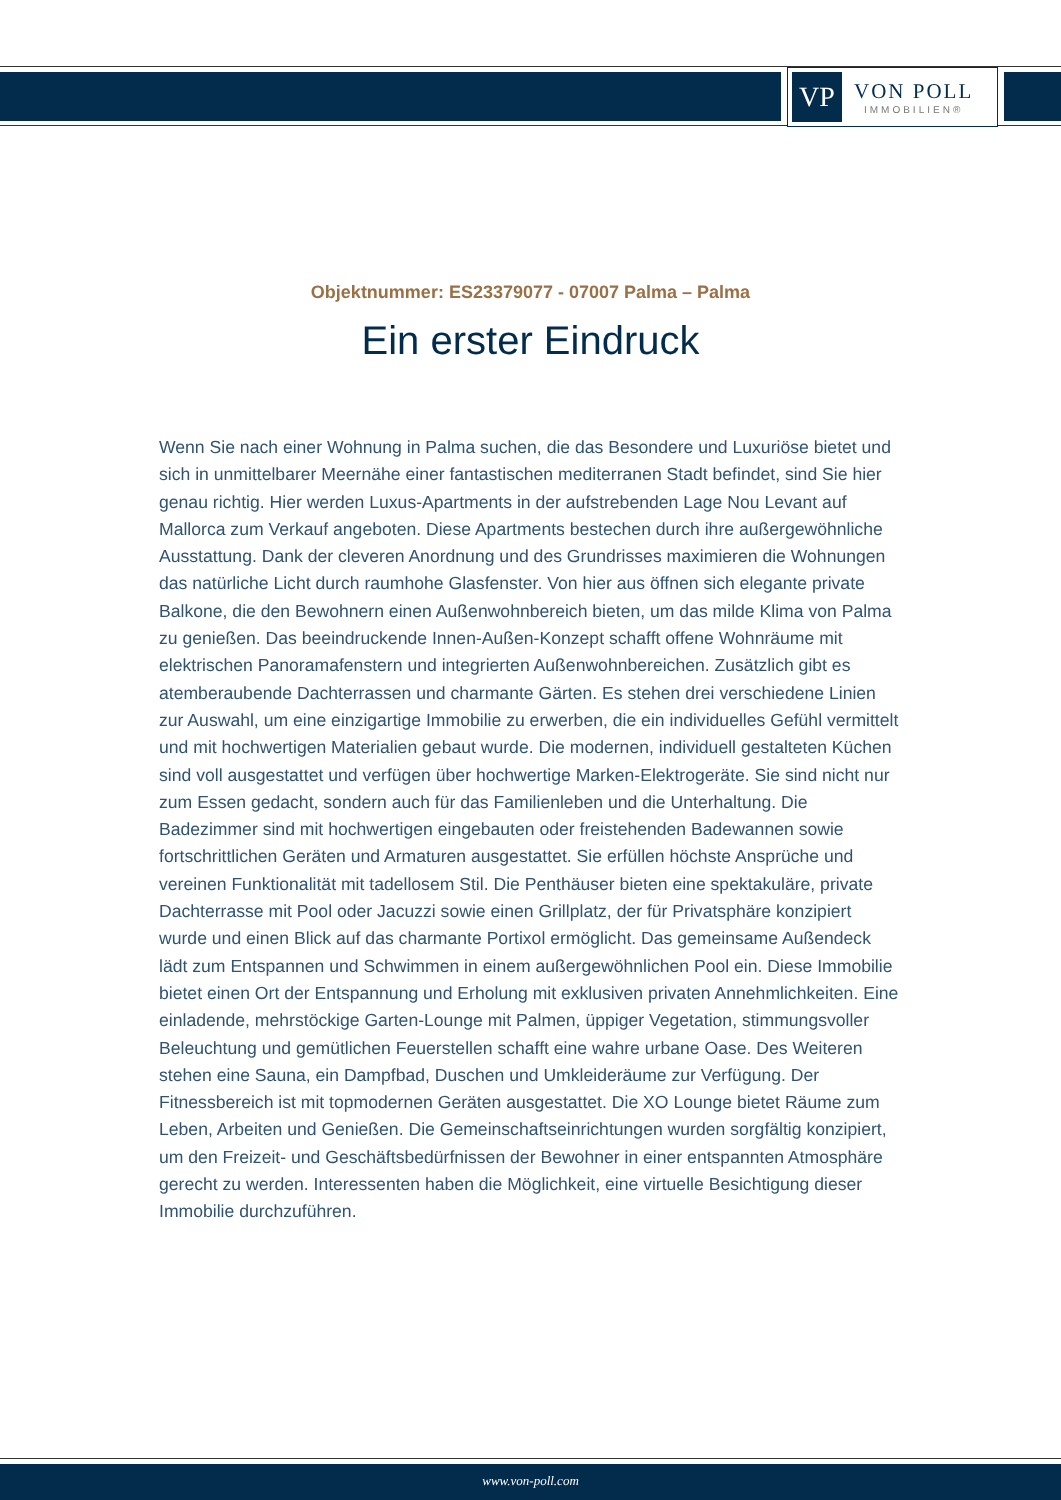VP
VON POLL
IMMOBILIEN®
Objektnummer: ES23379077 - 07007 Palma – Palma
Ein erster Eindruck
Wenn Sie nach einer Wohnung in Palma suchen, die das Besondere und Luxuriöse bietet und sich in unmittelbarer Meernähe einer fantastischen mediterranen Stadt befindet, sind Sie hier genau richtig. Hier werden Luxus-Apartments in der aufstrebenden Lage Nou Levant auf Mallorca zum Verkauf angeboten. Diese Apartments bestechen durch ihre außergewöhnliche Ausstattung. Dank der cleveren Anordnung und des Grundrisses maximieren die Wohnungen das natürliche Licht durch raumhohe Glasfenster. Von hier aus öffnen sich elegante private Balkone, die den Bewohnern einen Außenwohnbereich bieten, um das milde Klima von Palma zu genießen. Das beeindruckende Innen-Außen-Konzept schafft offene Wohnräume mit elektrischen Panoramafenstern und integrierten Außenwohnbereichen. Zusätzlich gibt es atemberaubende Dachterrassen und charmante Gärten. Es stehen drei verschiedene Linien zur Auswahl, um eine einzigartige Immobilie zu erwerben, die ein individuelles Gefühl vermittelt und mit hochwertigen Materialien gebaut wurde. Die modernen, individuell gestalteten Küchen sind voll ausgestattet und verfügen über hochwertige Marken-Elektrogeräte. Sie sind nicht nur zum Essen gedacht, sondern auch für das Familienleben und die Unterhaltung. Die Badezimmer sind mit hochwertigen eingebauten oder freistehenden Badewannen sowie fortschrittlichen Geräten und Armaturen ausgestattet. Sie erfüllen höchste Ansprüche und vereinen Funktionalität mit tadellosem Stil. Die Penthäuser bieten eine spektakuläre, private Dachterrasse mit Pool oder Jacuzzi sowie einen Grillplatz, der für Privatsphäre konzipiert wurde und einen Blick auf das charmante Portixol ermöglicht. Das gemeinsame Außendeck lädt zum Entspannen und Schwimmen in einem außergewöhnlichen Pool ein. Diese Immobilie bietet einen Ort der Entspannung und Erholung mit exklusiven privaten Annehmlichkeiten. Eine einladende, mehrstöckige Garten-Lounge mit Palmen, üppiger Vegetation, stimmungsvoller Beleuchtung und gemütlichen Feuerstellen schafft eine wahre urbane Oase. Des Weiteren stehen eine Sauna, ein Dampfbad, Duschen und Umkleideräume zur Verfügung. Der Fitnessbereich ist mit topmodernen Geräten ausgestattet. Die XO Lounge bietet Räume zum Leben, Arbeiten und Genießen. Die Gemeinschaftseinrichtungen wurden sorgfältig konzipiert, um den Freizeit- und Geschäftsbedürfnissen der Bewohner in einer entspannten Atmosphäre gerecht zu werden. Interessenten haben die Möglichkeit, eine virtuelle Besichtigung dieser Immobilie durchzuführen.
www.von-poll.com